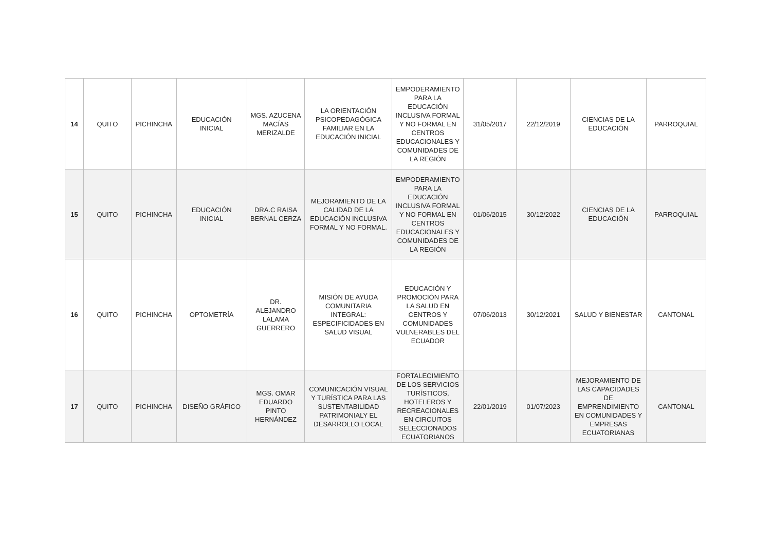| 14 | QUITO | PICHINCHA | EDUCACIÓN INICIAL | MGS. AZUCENA MACÍAS MERIZALDE | LA ORIENTACIÓN PSICOPEDAGÓGICA FAMILIAR EN LA EDUCACIÓN INICIAL | EMPODERAMIENTO PARA LA EDUCACIÓN INCLUSIVA FORMAL Y NO FORMAL EN CENTROS EDUCACIONALES Y COMUNIDADES DE LA REGIÓN | 31/05/2017 | 22/12/2019 | CIENCIAS DE LA EDUCACIÓN | PARROQUIAL |
| 15 | QUITO | PICHINCHA | EDUCACIÓN INICIAL | DRA.C RAISA BERNAL CERZA | MEJORAMIENTO DE LA CALIDAD DE LA EDUCACIÓN INCLUSIVA FORMAL Y NO FORMAL. | EMPODERAMIENTO PARA LA EDUCACIÓN INCLUSIVA FORMAL Y NO FORMAL EN CENTROS EDUCACIONALES Y COMUNIDADES DE LA REGIÓN | 01/06/2015 | 30/12/2022 | CIENCIAS DE LA EDUCACIÓN | PARROQUIAL |
| 16 | QUITO | PICHINCHA | OPTOMETRÍA | DR. ALEJANDRO LALAMA GUERRERO | MISIÓN DE AYUDA COMUNITARIA INTEGRAL: ESPECIFICIDADES EN SALUD VISUAL | EDUCACIÓN Y PROMOCIÓN PARA LA SALUD EN CENTROS Y COMUNIDADES VULNERABLES DEL ECUADOR | 07/06/2013 | 30/12/2021 | SALUD Y BIENESTAR | CANTONAL |
| 17 | QUITO | PICHINCHA | DISEÑO GRÁFICO | MGS. OMAR EDUARDO PINTO HERNÁNDEZ | COMUNICACIÓN VISUAL Y TURÍSTICA PARA LAS SUSTENTABILIDAD PATRIMONIALY EL DESARROLLO LOCAL | FORTALECIMIENTO DE LOS SERVICIOS TURÍSTICOS, HOTELEROS Y RECREACIONALES EN CIRCUITOS SELECCIONADOS ECUATORIANOS | 22/01/2019 | 01/07/2023 | MEJORAMIENTO DE LAS CAPACIDADES DE EMPRENDIMIENTO EN COMUNIDADES Y EMPRESAS ECUATORIANAS | CANTONAL |